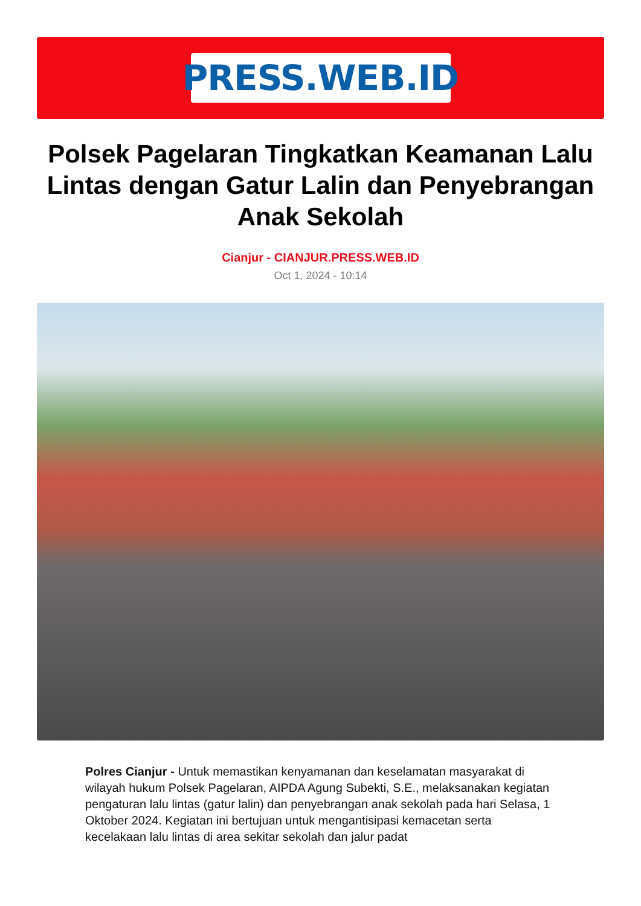PRESS.WEB.ID
Polsek Pagelaran Tingkatkan Keamanan Lalu Lintas dengan Gatur Lalin dan Penyebrangan Anak Sekolah
Cianjur - CIANJUR.PRESS.WEB.ID
Oct 1, 2024 - 10:14
Polres Cianjur - Untuk memastikan kenyamanan dan keselamatan masyarakat di wilayah hukum Polsek Pagelaran, AIPDA Agung Subekti, S.E., melaksanakan kegiatan pengaturan lalu lintas (gatur lalin) dan penyebrangan anak sekolah pada hari Selasa, 1 Oktober 2024. Kegiatan ini bertujuan untuk mengantisipasi kemacetan serta kecelakaan lalu lintas di area sekitar sekolah dan jalur padat